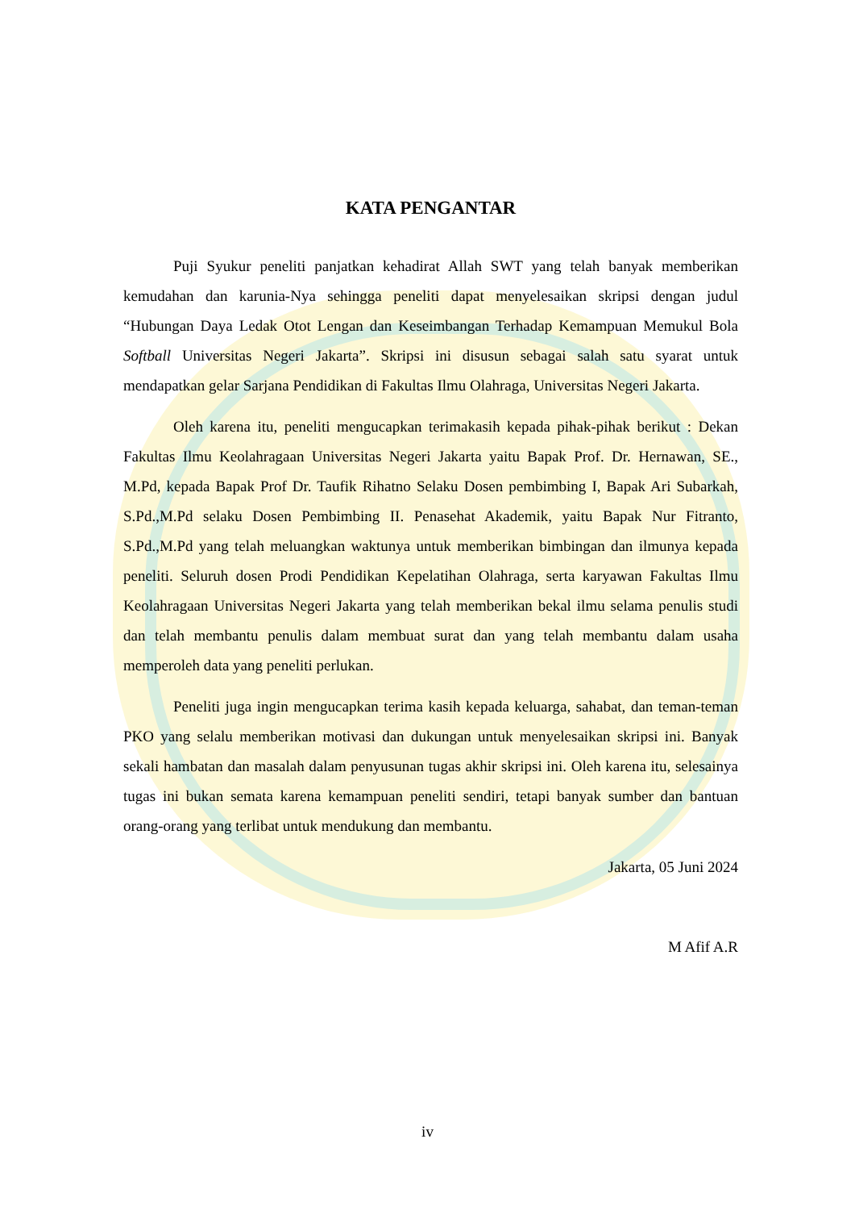KATA PENGANTAR
Puji Syukur peneliti panjatkan kehadirat Allah SWT yang telah banyak memberikan kemudahan dan karunia-Nya sehingga peneliti dapat menyelesaikan skripsi dengan judul “Hubungan Daya Ledak Otot Lengan dan Keseimbangan Terhadap Kemampuan Memukul Bola Softball Universitas Negeri Jakarta”. Skripsi ini disusun sebagai salah satu syarat untuk mendapatkan gelar Sarjana Pendidikan di Fakultas Ilmu Olahraga, Universitas Negeri Jakarta.
Oleh karena itu, peneliti mengucapkan terimakasih kepada pihak-pihak berikut : Dekan Fakultas Ilmu Keolahragaan Universitas Negeri Jakarta yaitu Bapak Prof. Dr. Hernawan, SE., M.Pd, kepada Bapak Prof Dr. Taufik Rihatno Selaku Dosen pembimbing I, Bapak Ari Subarkah, S.Pd.,M.Pd selaku Dosen Pembimbing II. Penasehat Akademik, yaitu Bapak Nur Fitranto, S.Pd.,M.Pd yang telah meluangkan waktunya untuk memberikan bimbingan dan ilmunya kepada peneliti. Seluruh dosen Prodi Pendidikan Kepelatihan Olahraga, serta karyawan Fakultas Ilmu Keolahragaan Universitas Negeri Jakarta yang telah memberikan bekal ilmu selama penulis studi dan telah membantu penulis dalam membuat surat dan yang telah membantu dalam usaha memperoleh data yang peneliti perlukan.
Peneliti juga ingin mengucapkan terima kasih kepada keluarga, sahabat, dan teman-teman PKO yang selalu memberikan motivasi dan dukungan untuk menyelesaikan skripsi ini. Banyak sekali hambatan dan masalah dalam penyusunan tugas akhir skripsi ini. Oleh karena itu, selesainya tugas ini bukan semata karena kemampuan peneliti sendiri, tetapi banyak sumber dan bantuan orang-orang yang terlibat untuk mendukung dan membantu.
Jakarta, 05 Juni 2024
M Afif A.R
iv